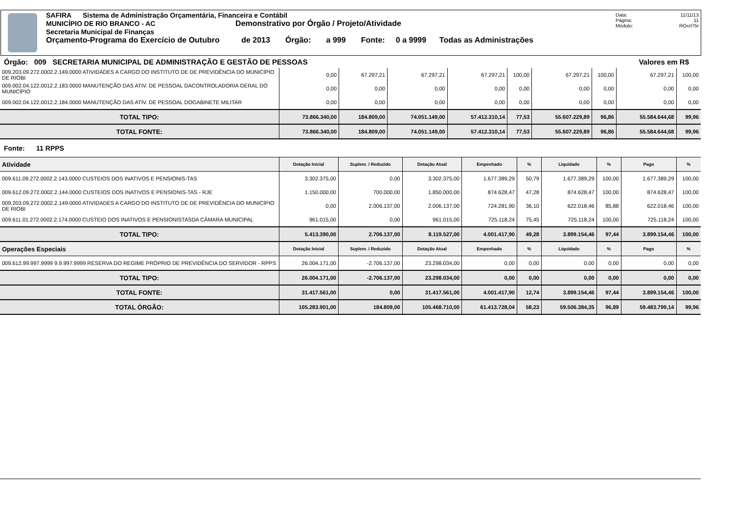SAFIRA Sistema de Administração Orçamentária, Financeira e Contábil
MUNICÍPIO DE RIO BRANCO - AC Demonstrativo por Órgão / Projeto/Atividade
Secretaria Municipal de Finanças
Orçamento-Programa do Exercício de Outubro de 2013 Órgão: a 999 Fonte: 0 a 9999 Todas as Administrações
Data: 11/11/13
Página: 11
Módulo: ROcrl75r
Órgão: 009 SECRETARIA MUNICIPAL DE ADMINISTRAÇÃO E GESTÃO DE PESSOAS Valores em R$
| 009.203.09.272.0002.2.149.0000 ATIVIDADES A CARGO DO INSTITUTO DE DE PREVIDÊNCIA DO MUNICÍPIO DE RIOBI | 0,00 | 67.297,21 | 67.297,21 | 67.297,21 | 100,00 | 67.297,21 | 100,00 | 67.297,21 | 100,00 |
| 009.002.04.122.0012.2.183.0000 MANUTENÇÃO DAS ATIV. DE PESSOAL DACONTROLADORIA GERAL DO MUNICÍPIO | 0,00 | 0,00 | 0,00 | 0,00 | 0,00 | 0,00 | 0,00 | 0,00 | 0,00 |
| 009.002.04.122.0012.2.184.0000 MANUTENÇÃO DAS ATIV. DE PESSOAL DOGABINETE MILITAR | 0,00 | 0,00 | 0,00 | 0,00 | 0,00 | 0,00 | 0,00 | 0,00 | 0,00 |
| TOTAL TIPO: | 73.866.340,00 | 184.809,00 | 74.051.149,00 | 57.412.310,14 | 77,53 | 55.607.229,89 | 96,86 | 55.584.644,68 | 99,96 |
| TOTAL FONTE: | 73.866.340,00 | 184.809,00 | 74.051.149,00 | 57.412.310,14 | 77,53 | 55.607.229,89 | 96,86 | 55.584.644,68 | 99,96 |
Fonte: 11 RPPS
| Atividade | Dotação Inicial | Suplem. / Reduzido | Dotação Atual | Empenhado | % | Liquidado | % | Pago | % |
| --- | --- | --- | --- | --- | --- | --- | --- | --- | --- |
| 009.611.09.272.0002.2.143.0000 CUSTEIOS DOS INATIVOS E PENSIONIS-TAS | 3.302.375,00 | 0,00 | 3.302.375,00 | 1.677.389,29 | 50,79 | 1.677.389,29 | 100,00 | 1.677.389,29 | 100,00 |
| 009.612.09.272.0002.2.144.0000 CUSTEIOS DOS INATIVOS E PENSIONIS-TAS - RJE | 1.150.000,00 | 700.000,00 | 1.850.000,00 | 874.628,47 | 47,28 | 874.628,47 | 100,00 | 874.628,47 | 100,00 |
| 009.203.09.272.0002.2.149.0000 ATIVIDADES A CARGO DO INSTITUTO DE DE PREVIDÊNCIA DO MUNICÍPIO DE RIOBI | 0,00 | 2.006.137,00 | 2.006.137,00 | 724.281,90 | 36,10 | 622.018,46 | 85,88 | 622.018,46 | 100,00 |
| 009.611.01.272.0002.2.174.0000 CUSTEIO DOS INATIVOS E PENSIONISTASDA CÂMARA MUNICIPAL | 961.015,00 | 0,00 | 961.015,00 | 725.118,24 | 75,45 | 725.118,24 | 100,00 | 725.118,24 | 100,00 |
| TOTAL TIPO: | 5.413.390,00 | 2.706.137,00 | 8.119.527,00 | 4.001.417,90 | 49,28 | 3.899.154,46 | 97,44 | 3.899.154,46 | 100,00 |
| Operações Especiais | Dotação Inicial | Suplem. / Reduzido | Dotação Atual | Empenhado | % | Liquidado | % | Pago | % |
| 009.612.99.997.9999 9.9.997.9999 RESERVA DO REGIME PRÓPRIO DE PREVIDÊNCIA DO SERVIDOR - RPPS | 26.004.171,00 | -2.706.137,00 | 23.298.034,00 | 0,00 | 0,00 | 0,00 | 0,00 | 0,00 | 0,00 |
| TOTAL TIPO: | 26.004.171,00 | -2.706.137,00 | 23.298.034,00 | 0,00 | 0,00 | 0,00 | 0,00 | 0,00 | 0,00 |
| TOTAL FONTE: | 31.417.561,00 | 0,00 | 31.417.561,00 | 4.001.417,90 | 12,74 | 3.899.154,46 | 97,44 | 3.899.154,46 | 100,00 |
| TOTAL ÓRGÃO: | 105.283.901,00 | 184.809,00 | 105.468.710,00 | 61.413.728,04 | 58,23 | 59.506.384,35 | 96,89 | 59.483.799,14 | 99,96 |